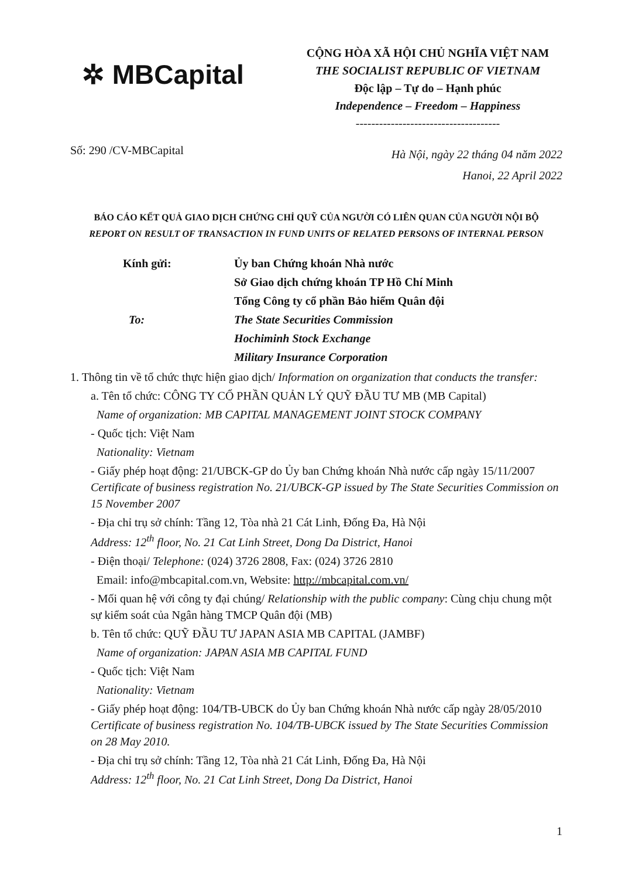✲ MBCapital
CỘNG HÒA XÃ HỘI CHỦ NGHĨA VIỆT NAM
THE SOCIALIST REPUBLIC OF VIETNAM
Độc lập – Tự do – Hạnh phúc
Independence – Freedom – Happiness
-------------------------------------
Số: 290 /CV-MBCapital
Hà Nội, ngày 22 tháng 04 năm 2022
Hanoi, 22 April 2022
BÁO CÁO KẾT QUẢ GIAO DỊCH CHỨNG CHỈ QUỸ CỦA NGƯỜI CÓ LIÊN QUAN CỦA NGƯỜI NỘI BỘ
REPORT ON RESULT OF TRANSACTION IN FUND UNITS OF RELATED PERSONS OF INTERNAL PERSON
Kính gửi:
Ủy ban Chứng khoán Nhà nước
Sở Giao dịch chứng khoán TP Hồ Chí Minh
Tổng Công ty cổ phần Bảo hiểm Quân đội
To:
The State Securities Commission
Hochiminh Stock Exchange
Military Insurance Corporation
1. Thông tin về tổ chức thực hiện giao dịch/ Information on organization that conducts the transfer:
a. Tên tổ chức: CÔNG TY CỔ PHẦN QUẢN LÝ QUỸ ĐẦU TƯ MB (MB Capital)
Name of organization: MB CAPITAL MANAGEMENT JOINT STOCK COMPANY
- Quốc tịch: Việt Nam
Nationality: Vietnam
- Giấy phép hoạt động: 21/UBCK-GP do Ủy ban Chứng khoán Nhà nước cấp ngày 15/11/2007
Certificate of business registration No. 21/UBCK-GP issued by The State Securities Commission on 15 November 2007
- Địa chỉ trụ sở chính: Tầng 12, Tòa nhà 21 Cát Linh, Đống Đa, Hà Nội
Address: 12<sup>th</sup> floor, No. 21 Cat Linh Street, Dong Da District, Hanoi
- Điện thoại/ Telephone: (024) 3726 2808, Fax: (024) 3726 2810
Email: info@mbcapital.com.vn, Website: http://mbcapital.com.vn/
- Mối quan hệ với công ty đại chúng/ Relationship with the public company: Cùng chịu chung một sự kiểm soát của Ngân hàng TMCP Quân đội (MB)
b. Tên tổ chức: QUỸ ĐẦU TƯ JAPAN ASIA MB CAPITAL (JAMBF)
Name of organization: JAPAN ASIA MB CAPITAL FUND
- Quốc tịch: Việt Nam
Nationality: Vietnam
- Giấy phép hoạt động: 104/TB-UBCK do Ủy ban Chứng khoán Nhà nước cấp ngày 28/05/2010
Certificate of business registration No. 104/TB-UBCK issued by The State Securities Commission on 28 May 2010.
- Địa chỉ trụ sở chính: Tầng 12, Tòa nhà 21 Cát Linh, Đống Đa, Hà Nội
Address: 12<sup>th</sup> floor, No. 21 Cat Linh Street, Dong Da District, Hanoi
1